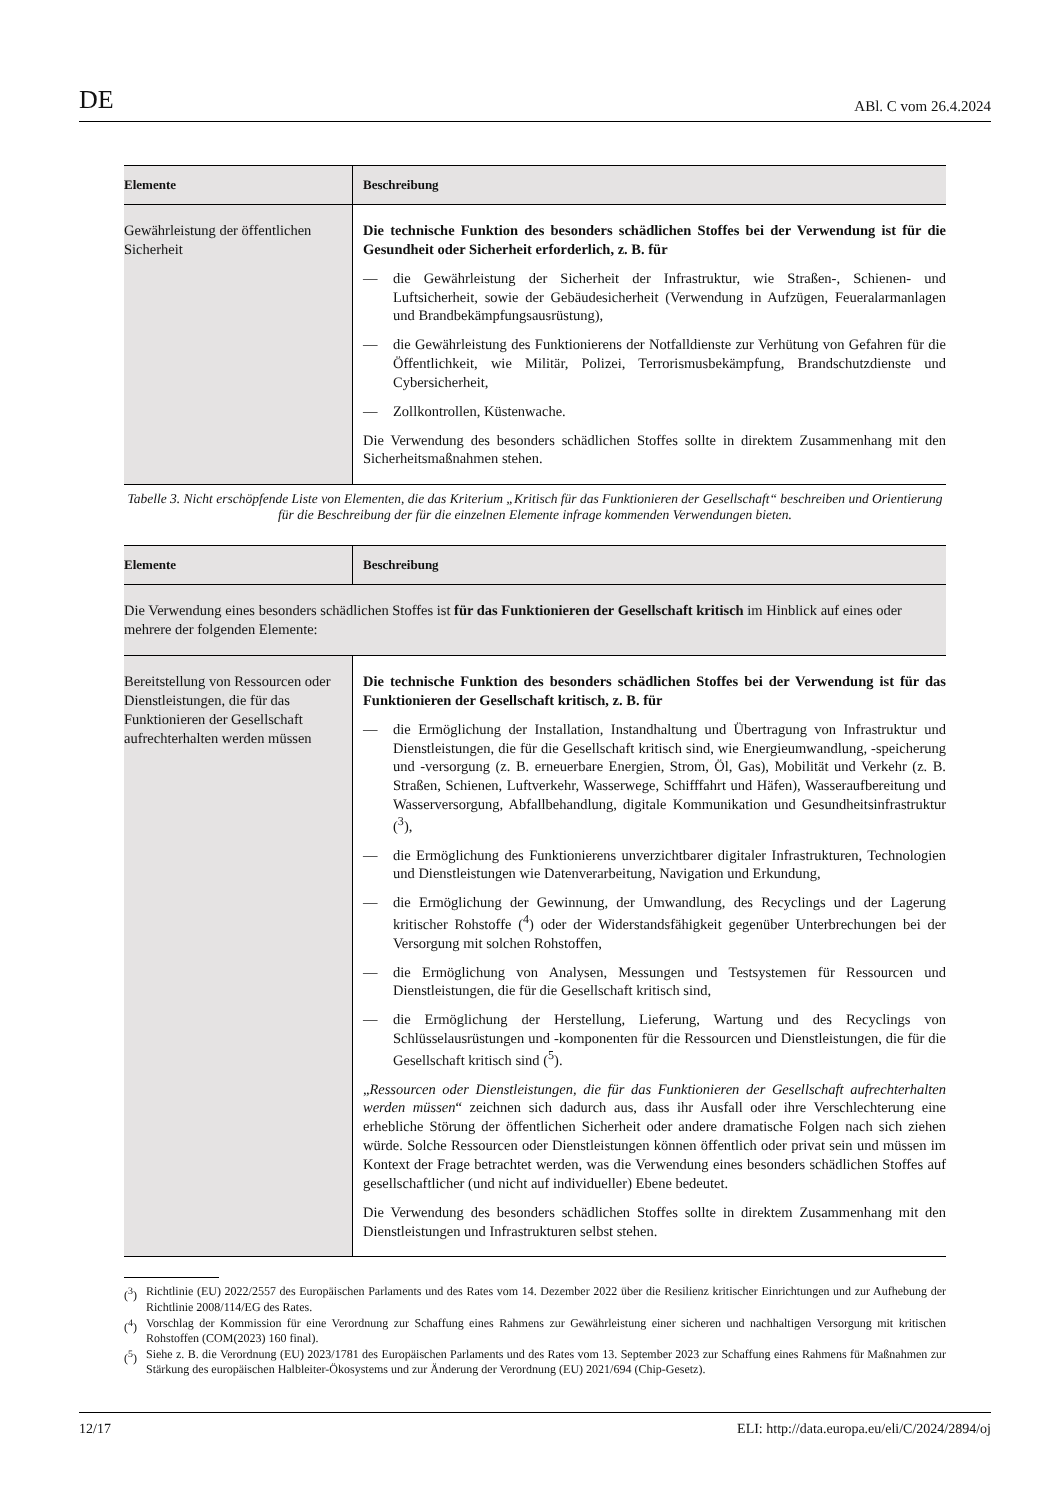DE ABl. C vom 26.4.2024
| Elemente | Beschreibung |
| --- | --- |
| Gewährleistung der öffentlichen Sicherheit | Die technische Funktion des besonders schädlichen Stoffes bei der Verwendung ist für die Gesundheit oder Sicherheit erforderlich, z. B. für — die Gewährleistung der Sicherheit der Infrastruktur, wie Straßen-, Schienen- und Luftsicherheit, sowie der Gebäudesicherheit (Verwendung in Aufzügen, Feueralarmanlagen und Brandbekämpfungsausrüstung), — die Gewährleistung des Funktionierens der Notfalldienste zur Verhütung von Gefahren für die Öffentlichkeit, wie Militär, Polizei, Terrorismusbekämpfung, Brandschutzdienste und Cybersicherheit, — Zollkontrollen, Küstenwache. Die Verwendung des besonders schädlichen Stoffes sollte in direktem Zusammenhang mit den Sicherheitsmaßnahmen stehen. |
Tabelle 3. Nicht erschöpfende Liste von Elementen, die das Kriterium „Kritisch für das Funktionieren der Gesellschaft“ beschreiben und Orientierung für die Beschreibung der für die einzelnen Elemente infrage kommenden Verwendungen bieten.
| Elemente | Beschreibung |
| --- | --- |
| Die Verwendung eines besonders schädlichen Stoffes ist für das Funktionieren der Gesellschaft kritisch im Hinblick auf eines oder mehrere der folgenden Elemente: | |
| Bereitstellung von Ressourcen oder Dienstleistungen, die für das Funktionieren der Gesellschaft aufrechterhalten werden müssen | Die technische Funktion des besonders schädlichen Stoffes bei der Verwendung ist für das Funktionieren der Gesellschaft kritisch, z. B. für — die Ermöglichung der Installation, Instandhaltung und Übertragung von Infrastruktur und Dienstleistungen, die für die Gesellschaft kritisch sind, wie Energieumwandlung, -speicherung und -versorgung (z. B. erneuerbare Energien, Strom, Öl, Gas), Mobilität und Verkehr (z. B. Straßen, Schienen, Luftverkehr, Wasserwege, Schifffahrt und Häfen), Wasseraufbereitung und Wasserversorgung, Abfallbehandlung, digitale Kommunikation und Gesundheitsinfrastruktur (<sup>3</sup>), — die Ermöglichung des Funktionierens unverzichtbarer digitaler Infrastrukturen, Technologien und Dienstleistungen wie Datenverarbeitung, Navigation und Erkundung, — die Ermöglichung der Gewinnung, der Umwandlung, des Recyclings und der Lagerung kritischer Rohstoffe (<sup>4</sup>) oder der Widerstandsfähigkeit gegenüber Unterbrechungen bei der Versorgung mit solchen Rohstoffen, — die Ermöglichung von Analysen, Messungen und Testsystemen für Ressourcen und Dienstleistungen, die für die Gesellschaft kritisch sind, — die Ermöglichung der Herstellung, Lieferung, Wartung und des Recyclings von Schlüsselausrüstungen und -komponenten für die Ressourcen und Dienstleistungen, die für die Gesellschaft kritisch sind (<sup>5</sup>). „ Ressourcen oder Dienstleistungen, die für das Funktionieren der Gesellschaft aufrechterhalten werden müssen “ zeichnen sich dadurch aus, dass ihr Ausfall oder ihre Verschlechterung eine erhebliche Störung der öffentlichen Sicherheit oder andere dramatische Folgen nach sich ziehen würde. Solche Ressourcen oder Dienstleistungen können öffentlich oder privat sein und müssen im Kontext der Frage betrachtet werden, was die Verwendung eines besonders schädlichen Stoffes auf gesellschaftlicher (und nicht auf individueller) Ebene bedeutet. Die Verwendung des besonders schädlichen Stoffes sollte in direktem Zusammenhang mit den Dienstleistungen und Infrastrukturen selbst stehen. |
(<sup>3</sup>) Richtlinie (EU) 2022/2557 des Europäischen Parlaments und des Rates vom 14. Dezember 2022 über die Resilienz kritischer Einrichtungen und zur Aufhebung der Richtlinie 2008/114/EG des Rates.
(<sup>4</sup>) Vorschlag der Kommission für eine Verordnung zur Schaffung eines Rahmens zur Gewährleistung einer sicheren und nachhaltigen Versorgung mit kritischen Rohstoffen (COM(2023) 160 final).
(<sup>5</sup>) Siehe z. B. die Verordnung (EU) 2023/1781 des Europäischen Parlaments und des Rates vom 13. September 2023 zur Schaffung eines Rahmens für Maßnahmen zur Stärkung des europäischen Halbleiter-Ökosystems und zur Änderung der Verordnung (EU) 2021/694 (Chip-Gesetz).
12/17 ELI: http://data.europa.eu/eli/C/2024/2894/oj